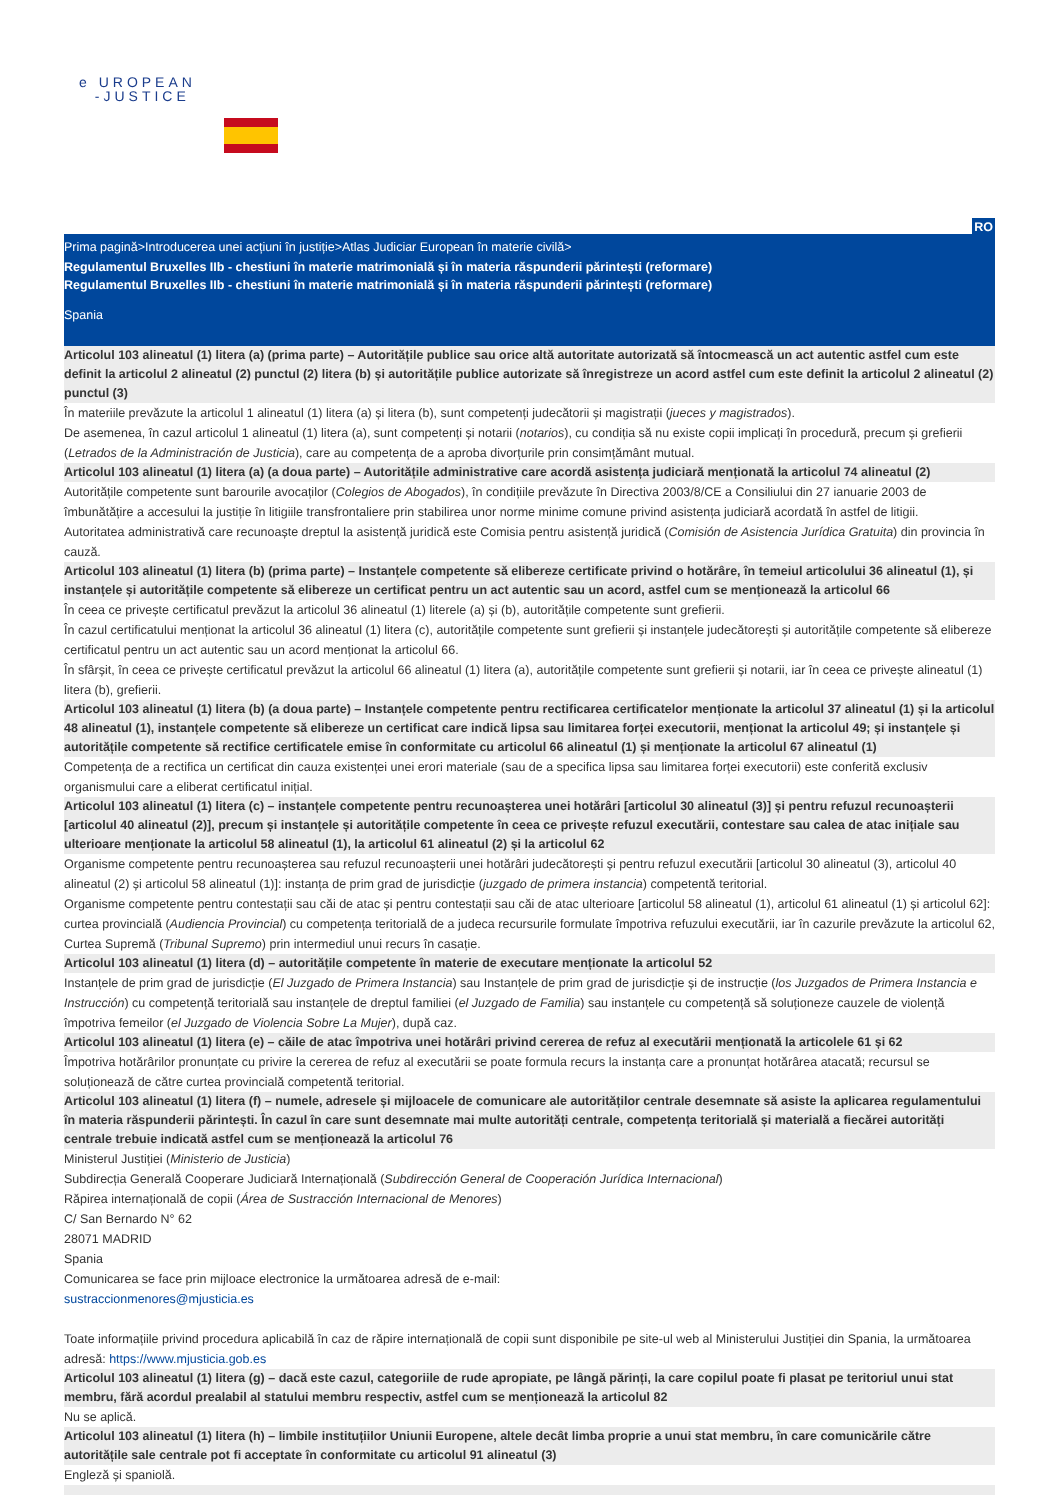e UROPEAN
-JUSTICE
RO
Prima pagină>Introducerea unei acțiuni în justiție>Atlas Judiciar European în materie civilă>
Regulamentul Bruxelles IIb - chestiuni în materie matrimonială și în materia răspunderii părintești (reformare)
Regulamentul Bruxelles IIb - chestiuni în materie matrimonială și în materia răspunderii părintești (reformare)
Spania
Articolul 103 alineatul (1) litera (a) (prima parte) – Autoritățile publice sau orice altă autoritate autorizată să întocmească un act autentic astfel cum este definit la articolul 2 alineatul (2) punctul (2) litera (b) și autoritățile publice autorizate să înregistreze un acord astfel cum este definit la articolul 2 alineatul (2) punctul (3)
În materiile prevăzute la articolul 1 alineatul (1) litera (a) și litera (b), sunt competenți judecătorii și magistrații (jueces y magistrados).
De asemenea, în cazul articolul 1 alineatul (1) litera (a), sunt competenți și notarii (notarios), cu condiția să nu existe copii implicați în procedură, precum și grefierii (Letrados de la Administración de Justicia), care au competența de a aproba divorțurile prin consimțământ mutual.
Articolul 103 alineatul (1) litera (a) (a doua parte) – Autoritățile administrative care acordă asistența judiciară menționată la articolul 74 alineatul (2)
Autoritățile competente sunt barourile avocaților (Colegios de Abogados), în condițiile prevăzute în Directiva 2003/8/CE a Consiliului din 27 ianuarie 2003 de îmbunătățire a accesului la justiție în litigiile transfrontaliere prin stabilirea unor norme minime comune privind asistența judiciară acordată în astfel de litigii.
Autoritatea administrativă care recunoaște dreptul la asistență juridică este Comisia pentru asistență juridică (Comisión de Asistencia Jurídica Gratuita) din provincia în cauză.
Articolul 103 alineatul (1) litera (b) (prima parte) – Instanțele competente să elibereze certificate privind o hotărâre, în temeiul articolului 36 alineatul (1), și instanțele și autoritățile competente să elibereze un certificat pentru un act autentic sau un acord, astfel cum se menționează la articolul 66
În ceea ce privește certificatul prevăzut la articolul 36 alineatul (1) literele (a) și (b), autoritățile competente sunt grefierii.
În cazul certificatului menționat la articolul 36 alineatul (1) litera (c), autoritățile competente sunt grefierii și instanțele judecătorești și autoritățile competente să elibereze certificatul pentru un act autentic sau un acord menționat la articolul 66.
În sfârșit, în ceea ce privește certificatul prevăzut la articolul 66 alineatul (1) litera (a), autoritățile competente sunt grefierii și notarii, iar în ceea ce privește alineatul (1) litera (b), grefierii.
Articolul 103 alineatul (1) litera (b) (a doua parte) – Instanțele competente pentru rectificarea certificatelor menționate la articolul 37 alineatul (1) și la articolul 48 alineatul (1), instanțele competente să elibereze un certificat care indică lipsa sau limitarea forței executorii, menționat la articolul 49; și instanțele și autoritățile competente să rectifice certificatele emise în conformitate cu articolul 66 alineatul (1) și menționate la articolul 67 alineatul (1)
Competența de a rectifica un certificat din cauza existenței unei erori materiale (sau de a specifica lipsa sau limitarea forței executorii) este conferită exclusiv organismului care a eliberat certificatul inițial.
Articolul 103 alineatul (1) litera (c) – instanțele competente pentru recunoașterea unei hotărâri [articolul 30 alineatul (3)] și pentru refuzul recunoașterii [articolul 40 alineatul (2)], precum și instanțele și autoritățile competente în ceea ce privește refuzul executării, contestare sau calea de atac inițiale sau ulterioare menționate la articolul 58 alineatul (1), la articolul 61 alineatul (2) și la articolul 62
Organisme competente pentru recunoașterea sau refuzul recunoașterii unei hotărâri judecătorești și pentru refuzul executării [articolul 30 alineatul (3), articolul 40 alineatul (2) și articolul 58 alineatul (1)]: instanța de prim grad de jurisdicție (juzgado de primera instancia) competentă teritorial.
Organisme competente pentru contestații sau căi de atac și pentru contestații sau căi de atac ulterioare [articolul 58 alineatul (1), articolul 61 alineatul (1) și articolul 62]: curtea provincială (Audiencia Provincial) cu competența teritorială de a judeca recursurile formulate împotriva refuzului executării, iar în cazurile prevăzute la articolul 62, Curtea Supremă (Tribunal Supremo) prin intermediul unui recurs în casație.
Articolul 103 alineatul (1) litera (d) – autoritățile competente în materie de executare menționate la articolul 52
Instanțele de prim grad de jurisdicție (El Juzgado de Primera Instancia) sau Instanțele de prim grad de jurisdicție și de instrucție (los Juzgados de Primera Instancia e Instrucción) cu competență teritorială sau instanțele de dreptul familiei (el Juzgado de Familia) sau instanțele cu competență să soluționeze cauzele de violență împotriva femeilor (el Juzgado de Violencia Sobre La Mujer), după caz.
Articolul 103 alineatul (1) litera (e) – căile de atac împotriva unei hotărâri privind cererea de refuz al executării menționată la articolele 61 și 62
Împotriva hotărârilor pronunțate cu privire la cererea de refuz al executării se poate formula recurs la instanța care a pronunțat hotărârea atacată; recursul se soluționează de către curtea provincială competentă teritorial.
Articolul 103 alineatul (1) litera (f) – numele, adresele și mijloacele de comunicare ale autorităților centrale desemnate să asiste la aplicarea regulamentului în materia răspunderii părintești. În cazul în care sunt desemnate mai multe autorități centrale, competența teritorială și materială a fiecărei autorități centrale trebuie indicată astfel cum se menționează la articolul 76
Ministerul Justiției (Ministerio de Justicia)
Subdirecția Generală Cooperare Judiciară Internațională (Subdirección General de Cooperación Jurídica Internacional)
Răpirea internațională de copii (Área de Sustracción Internacional de Menores)
C/ San Bernardo N° 62
28071 MADRID
Spania
Comunicarea se face prin mijloace electronice la următoarea adresă de e-mail:
sustraccionmenores@mjusticia.es
Toate informațiile privind procedura aplicabilă în caz de răpire internațională de copii sunt disponibile pe site-ul web al Ministerului Justiției din Spania, la următoarea adresă: https://www.mjusticia.gob.es
Articolul 103 alineatul (1) litera (g) – dacă este cazul, categoriile de rude apropiate, pe lângă părinți, la care copilul poate fi plasat pe teritoriul unui stat membru, fără acordul prealabil al statului membru respectiv, astfel cum se menționează la articolul 82
Nu se aplică.
Articolul 103 alineatul (1) litera (h) – limbile instituțiilor Uniunii Europene, altele decât limba proprie a unui stat membru, în care comunicările către autoritățile sale centrale pot fi acceptate în conformitate cu articolul 91 alineatul (3)
Engleză și spaniolă.